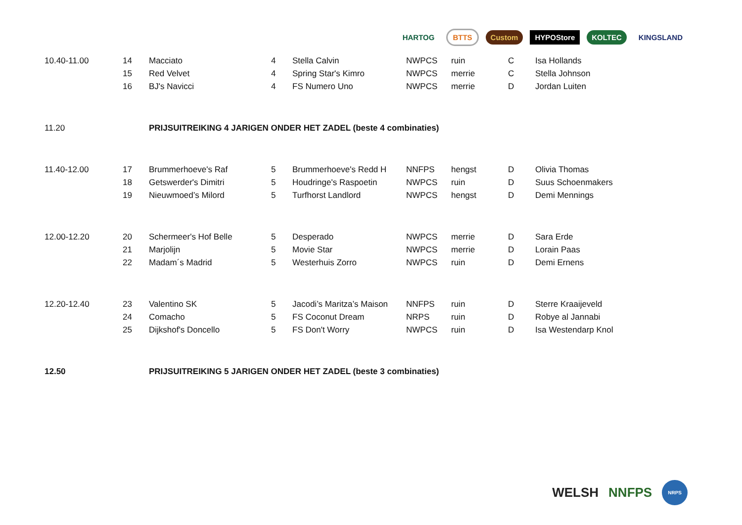HARTOG BTTS Custom HYPOStore KOLTEC KINGSLAND
| 10.40-11.00 | 14 | Macciato | 4 | Stella Calvin | NWPCS | ruin | C | Isa Hollands |
| | 15 | Red Velvet | 4 | Spring Star's Kimro | NWPCS | merrie | C | Stella Johnson |
| | 16 | BJ's Navicci | 4 | FS Numero Uno | NWPCS | merrie | D | Jordan Luiten |
| 11.20 | | PRIJSUITREIKING 4 JARIGEN ONDER HET ZADEL (beste 4 combinaties) | | | | | | |
| 11.40-12.00 | 17 | Brummerhoeve's Raf | 5 | Brummerhoeve's Redd H | NNFPS | hengst | D | Olivia Thomas |
| | 18 | Getswerder's Dimitri | 5 | Houdringe's Raspoetin | NWPCS | ruin | D | Suus Schoenmakers |
| | 19 | Nieuwmoed’s Milord | 5 | Turfhorst Landlord | NWPCS | hengst | D | Demi Mennings |
| 12.00-12.20 | 20 | Schermeer's Hof Belle | 5 | Desperado | NWPCS | merrie | D | Sara Erde |
| | 21 | Marjolijn | 5 | Movie Star | NWPCS | merrie | D | Lorain Paas |
| | 22 | Madam´s Madrid | 5 | Westerhuis Zorro | NWPCS | ruin | D | Demi Ernens |
| 12.20-12.40 | 23 | Valentino SK | 5 | Jacodi’s Maritza’s Maison | NNFPS | ruin | D | Sterre Kraaijeveld |
| | 24 | Comacho | 5 | FS Coconut Dream | NRPS | ruin | D | Robye al Jannabi |
| | 25 | Dijkshof's Doncello | 5 | FS Don't Worry | NWPCS | ruin | D | Isa Westendarp Knol |
| 12.50 | | PRIJSUITREIKING 5 JARIGEN ONDER HET ZADEL (beste 3 combinaties) | | | | | | |
WELSH NNFPS NRPS